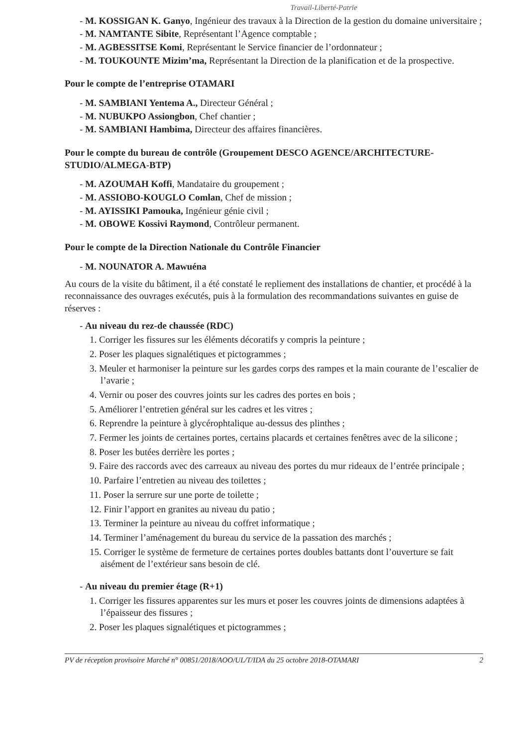Travail-Liberté-Patrie
- M. KOSSIGAN K. Ganyo, Ingénieur des travaux à la Direction de la gestion du domaine universitaire ;
- M. NAMTANTE Sibite, Représentant l’Agence comptable ;
- M. AGBESSITSE Komi, Représentant le Service financier de l’ordonnateur ;
- M. TOUKOUNTE Mizim’ma, Représentant la Direction de la planification et de la prospective.
Pour le compte de l’entreprise OTAMARI
- M. SAMBIANI Yentema A., Directeur Général ;
- M. NUBUKPO Assiongbon, Chef chantier ;
- M. SAMBIANI Hambima, Directeur des affaires financières.
Pour le compte du bureau de contrôle (Groupement DESCO AGENCE/ARCHITECTURE-STUDIO/ALMEGA-BTP)
- M. AZOUMAH Koffi, Mandataire du groupement ;
- M. ASSIOBO-KOUGLO Comlan, Chef de mission ;
- M. AYISSIKI Pamouka, Ingénieur génie civil ;
- M. OBOWE Kossivi Raymond, Contrôleur permanent.
Pour le compte de la Direction Nationale du Contrôle Financier
- M. NOUNATOR A. Mawuéna
Au cours de la visite du bâtiment, il a été constaté le repliement des installations de chantier, et procédé à la reconnaissance des ouvrages exécutés, puis à la formulation des recommandations suivantes en guise de réserves :
- Au niveau du rez-de chaussée (RDC)
1. Corriger les fissures sur les éléments décoratifs y compris la peinture ;
2. Poser les plaques signalétiques et pictogrammes ;
3. Meuler et harmoniser la peinture sur les gardes corps des rampes et la main courante de l’escalier de l’avarie ;
4. Vernir ou poser des couvres joints sur les cadres des portes en bois ;
5. Améliorer l’entretien général sur les cadres et les vitres ;
6. Reprendre la peinture à glycérophtalique au-dessus des plinthes ;
7. Fermer les joints de certaines portes, certains placards et certaines fenêtres avec de la silicone ;
8. Poser les butées derrière les portes ;
9. Faire des raccords avec des carreaux au niveau des portes du mur rideaux de l’entrée principale ;
10. Parfaire l’entretien au niveau des toilettes ;
11. Poser la serrure sur une porte de toilette ;
12. Finir l’apport en granites au niveau du patio ;
13. Terminer la peinture au niveau du coffret informatique ;
14. Terminer l’aménagement du bureau du service de la passation des marchés ;
15. Corriger le système de fermeture de certaines portes doubles battants dont l’ouverture se fait aisément de l’extérieur sans besoin de clé.
- Au niveau du premier étage (R+1)
1. Corriger les fissures apparentes sur les murs et poser les couvres joints de dimensions adaptées à l’épaisseur des fissures ;
2. Poser les plaques signalétiques et pictogrammes ;
PV de réception provisoire Marché n° 00851/2018/AOO/UL/T/IDA du 25 octobre 2018-OTAMARI 2